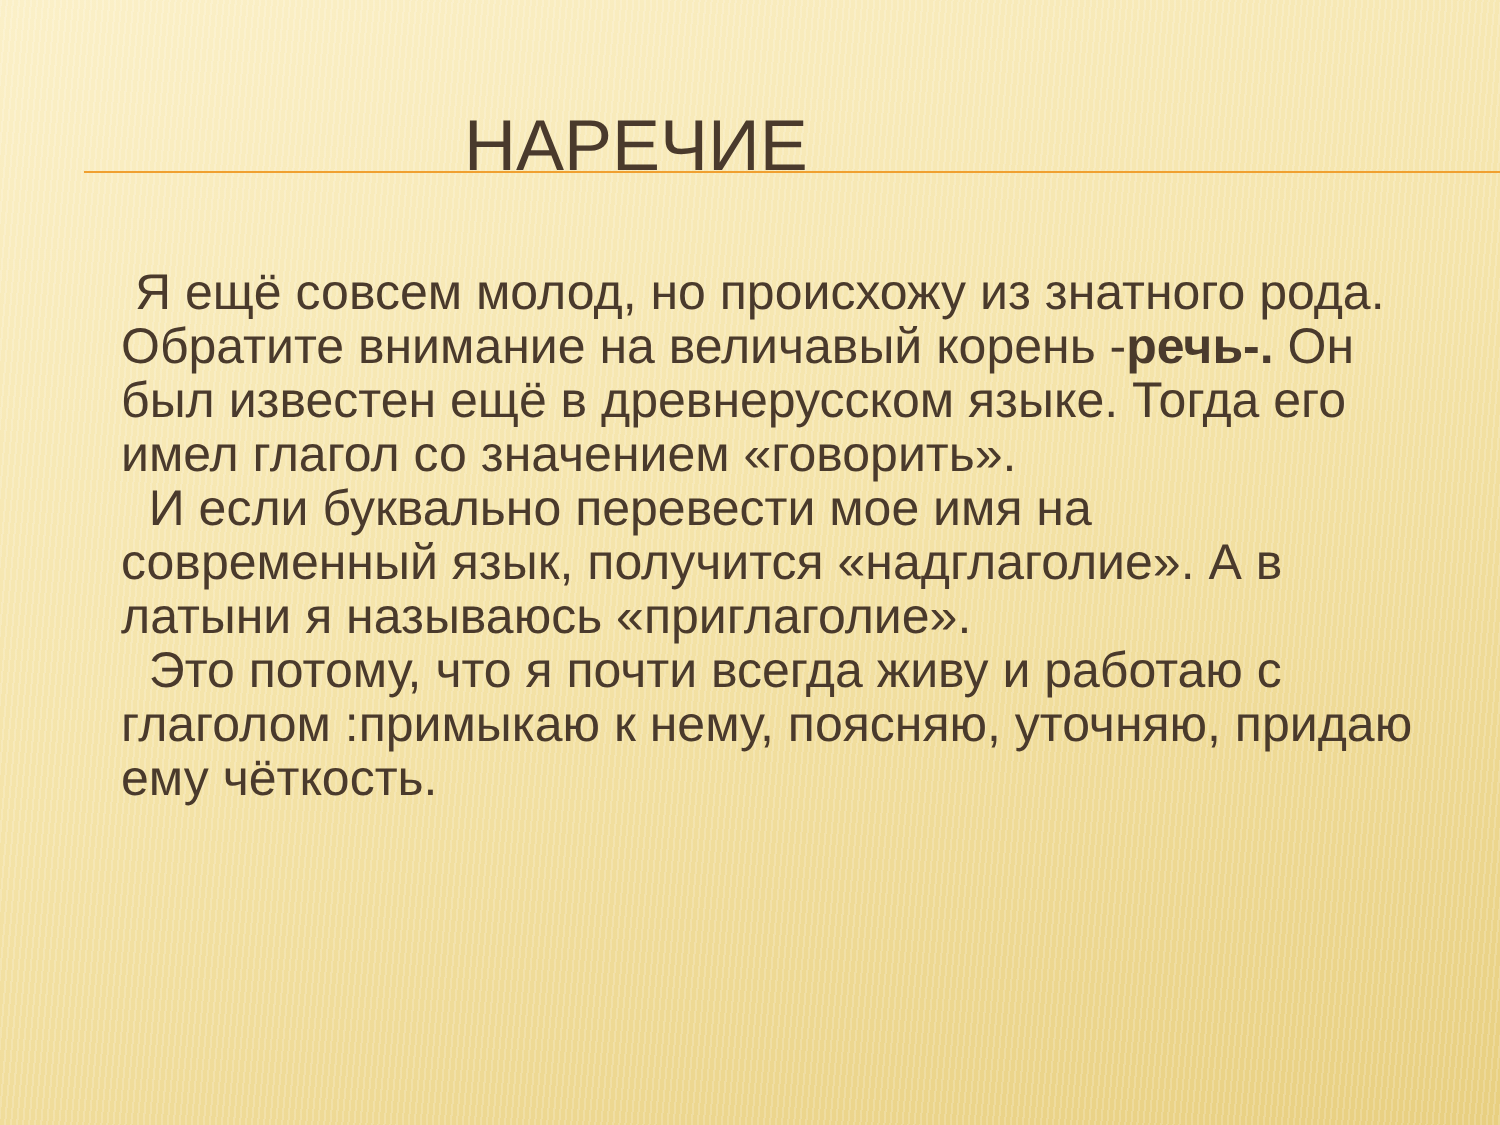НАРЕЧИЕ
Я ещё совсем молод, но происхожу из знатного рода. Обратите внимание на величавый корень -речь-. Он был известен ещё в древнерусском языке. Тогда его имел глагол со значением «говорить».
И если буквально перевести мое имя на современный язык, получится «надглаголие». А в латыни я называюсь «приглаголие».
Это потому, что я почти всегда живу и работаю с глаголом :примыкаю к нему, поясняю, уточняю, придаю ему чёткость.